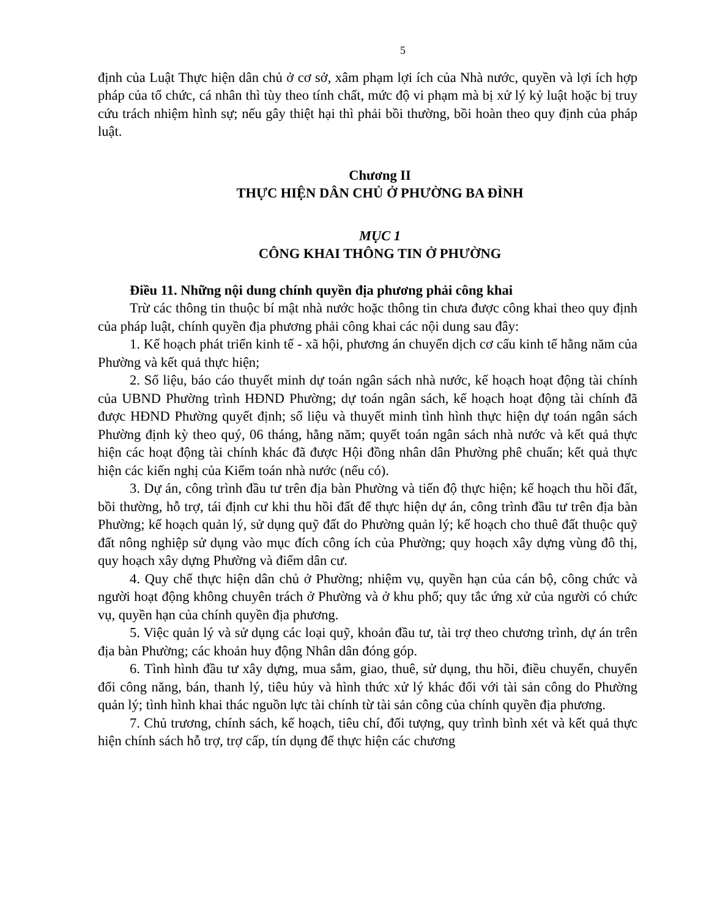5
định của Luật Thực hiện dân chủ ở cơ sở, xâm phạm lợi ích của Nhà nước, quyền và lợi ích hợp pháp của tổ chức, cá nhân thì tùy theo tính chất, mức độ vi phạm mà bị xử lý kỷ luật hoặc bị truy cứu trách nhiệm hình sự; nếu gây thiệt hại thì phải bồi thường, bồi hoàn theo quy định của pháp luật.
Chương II
THỰC HIỆN DÂN CHỦ Ở PHƯỜNG BA ĐÌNH
MỤC 1
CÔNG KHAI THÔNG TIN Ở PHƯỜNG
Điều 11. Những nội dung chính quyền địa phương phải công khai
Trừ các thông tin thuộc bí mật nhà nước hoặc thông tin chưa được công khai theo quy định của pháp luật, chính quyền địa phương phải công khai các nội dung sau đây:
1. Kế hoạch phát triển kinh tế - xã hội, phương án chuyển dịch cơ cấu kinh tế hằng năm của Phường và kết quả thực hiện;
2. Số liệu, báo cáo thuyết minh dự toán ngân sách nhà nước, kế hoạch hoạt động tài chính của UBND Phường trình HĐND Phường; dự toán ngân sách, kế hoạch hoạt động tài chính đã được HĐND Phường quyết định; số liệu và thuyết minh tình hình thực hiện dự toán ngân sách Phường định kỳ theo quý, 06 tháng, hằng năm; quyết toán ngân sách nhà nước và kết quả thực hiện các hoạt động tài chính khác đã được Hội đồng nhân dân Phường phê chuẩn; kết quả thực hiện các kiến nghị của Kiểm toán nhà nước (nếu có).
3. Dự án, công trình đầu tư trên địa bàn Phường và tiến độ thực hiện; kế hoạch thu hồi đất, bồi thường, hỗ trợ, tái định cư khi thu hồi đất để thực hiện dự án, công trình đầu tư trên địa bàn Phường; kế hoạch quản lý, sử dụng quỹ đất do Phường quản lý; kế hoạch cho thuê đất thuộc quỹ đất nông nghiệp sử dụng vào mục đích công ích của Phường; quy hoạch xây dựng vùng đô thị, quy hoạch xây dựng Phường và điểm dân cư.
4. Quy chế thực hiện dân chủ ở Phường; nhiệm vụ, quyền hạn của cán bộ, công chức và người hoạt động không chuyên trách ở Phường và ở khu phố; quy tắc ứng xử của người có chức vụ, quyền hạn của chính quyền địa phương.
5. Việc quản lý và sử dụng các loại quỹ, khoản đầu tư, tài trợ theo chương trình, dự án trên địa bàn Phường; các khoản huy động Nhân dân đóng góp.
6. Tình hình đầu tư xây dựng, mua sắm, giao, thuê, sử dụng, thu hồi, điều chuyển, chuyển đổi công năng, bán, thanh lý, tiêu hủy và hình thức xử lý khác đối với tài sản công do Phường quản lý; tình hình khai thác nguồn lực tài chính từ tài sản công của chính quyền địa phương.
7. Chủ trương, chính sách, kế hoạch, tiêu chí, đối tượng, quy trình bình xét và kết quả thực hiện chính sách hỗ trợ, trợ cấp, tín dụng để thực hiện các chương